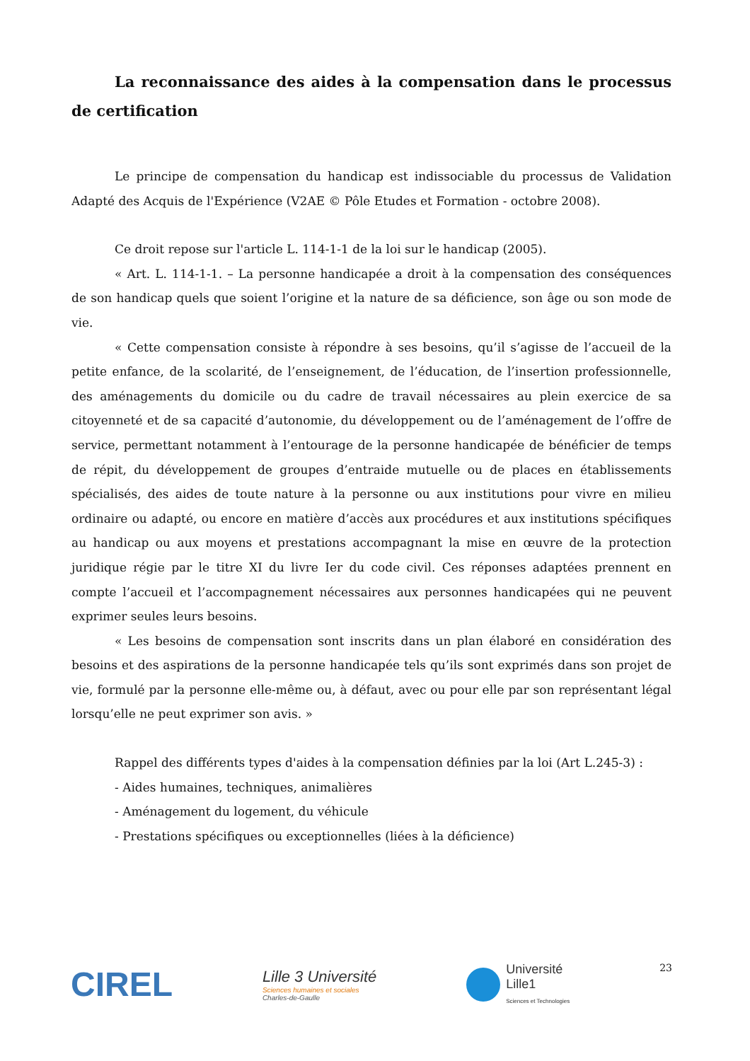La reconnaissance des aides à la compensation dans le processus de certification
Le principe de compensation du handicap est indissociable du processus de Validation Adapté des Acquis de l'Expérience (V2AE © Pôle Etudes et Formation - octobre 2008).
Ce droit repose sur l'article L. 114-1-1 de la loi sur le handicap (2005).
« Art. L. 114-1-1. – La personne handicapée a droit à la compensation des conséquences de son handicap quels que soient l’origine et la nature de sa déficience, son âge ou son mode de vie.
« Cette compensation consiste à répondre à ses besoins, qu’il s’agisse de l’accueil de la petite enfance, de la scolarité, de l’enseignement, de l’éducation, de l’insertion professionnelle, des aménagements du domicile ou du cadre de travail nécessaires au plein exercice de sa citoyenneté et de sa capacité d’autonomie, du développement ou de l’aménagement de l’offre de service, permettant notamment à l’entourage de la personne handicapée de bénéficier de temps de répit, du développement de groupes d’entraide mutuelle ou de places en établissements spécialisés, des aides de toute nature à la personne ou aux institutions pour vivre en milieu ordinaire ou adapté, ou encore en matière d’accès aux procédures et aux institutions spécifiques au handicap ou aux moyens et prestations accompagnant la mise en œuvre de la protection juridique régie par le titre XI du livre Ier du code civil. Ces réponses adaptées prennent en compte l’accueil et l’accompagnement nécessaires aux personnes handicapées qui ne peuvent exprimer seules leurs besoins.
« Les besoins de compensation sont inscrits dans un plan élaboré en considération des besoins et des aspirations de la personne handicapée tels qu’ils sont exprimés dans son projet de vie, formulé par la personne elle-même ou, à défaut, avec ou pour elle par son représentant légal lorsqu’elle ne peut exprimer son avis. »
Rappel des différents types d'aides à la compensation définies par la loi (Art L.245-3) :
- Aides humaines, techniques, animalières
- Aménagement du logement, du véhicule
- Prestations spécifiques ou exceptionnelles (liées à la déficience)
CIREL
Lille 3 Université
Sciences humaines et sociales
Charles-de-Gaulle
Université
Lille1
Sciences et Technologies
23